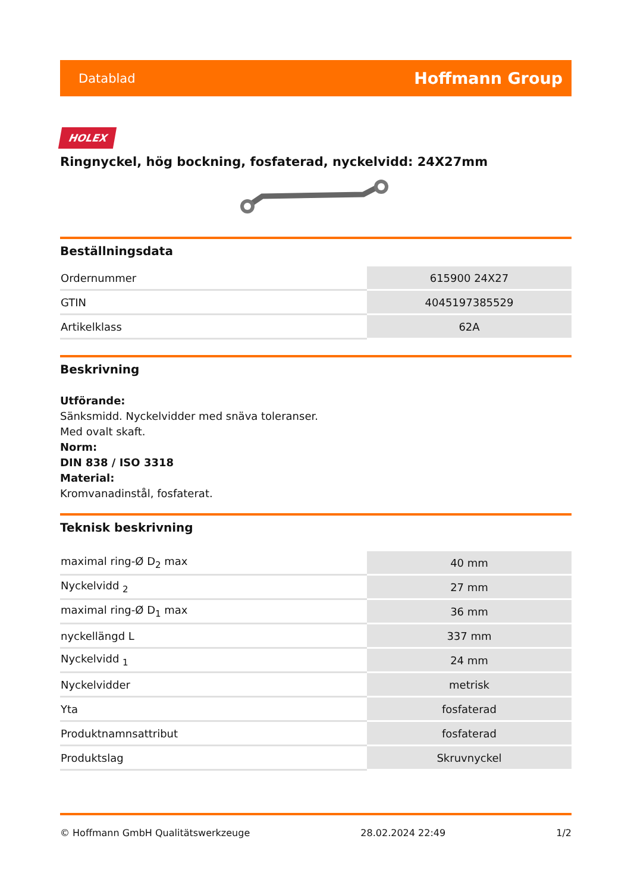Datablad Hoffmann Group
HOLEX
Ringnyckel, hög bockning, fosfaterad, nyckelvidd: 24X27mm
Beställningsdata
| Ordernummer | 615900 24X27 |
| GTIN | 4045197385529 |
| Artikelklass | 62A |
Beskrivning
Utförande:
Sänksmidd. Nyckelvidder med snäva toleranser.
Med ovalt skaft.
Norm:
DIN 838 / ISO 3318
Material:
Kromvanadinstål, fosfaterat.
Teknisk beskrivning
| maximal ring-Ø D<sub>2</sub> max | 40 mm |
| Nyckelvidd <sub>2</sub> | 27 mm |
| maximal ring-Ø D<sub>1</sub> max | 36 mm |
| nyckellängd L | 337 mm |
| Nyckelvidd <sub>1</sub> | 24 mm |
| Nyckelvidder | metrisk |
| Yta | fosfaterad |
| Produktnamnsattribut | fosfaterad |
| Produktslag | Skruvnyckel |
© Hoffmann GmbH Qualitätswerkzeuge 28.02.2024 22:49 1/2